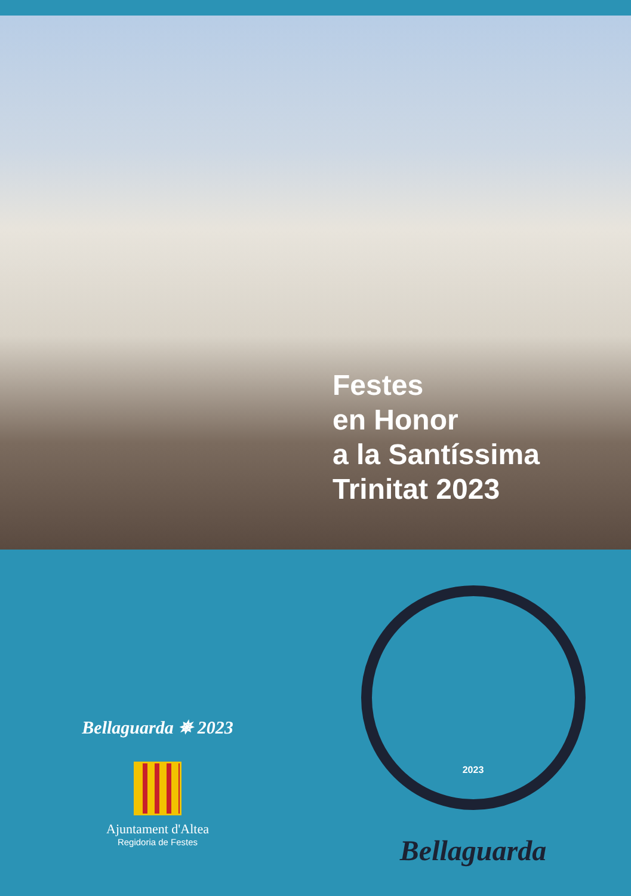Festes
en Honor
a la Santíssima
Trinitat 2023
Bellaguarda ✵ 2023
Ajuntament d'Altea
Regidoria de Festes
2023
Bellaguarda